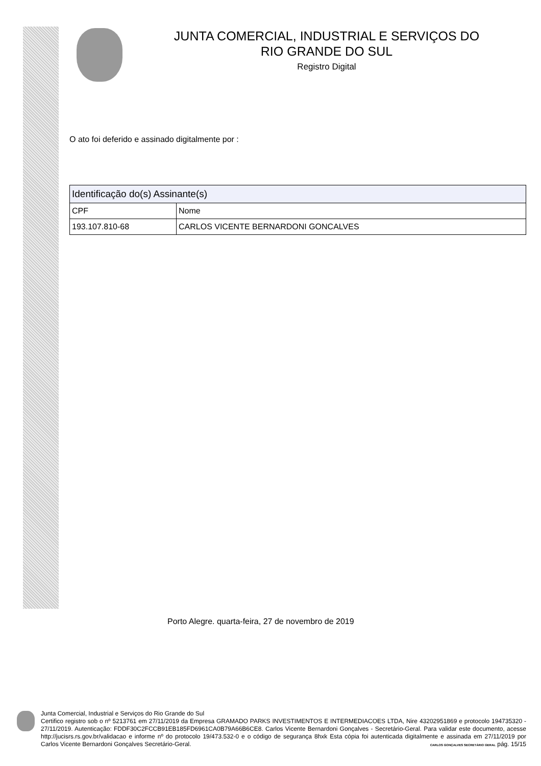JUNTA COMERCIAL, INDUSTRIAL E SERVIÇOS DO
RIO GRANDE DO SUL
Registro Digital
O ato foi deferido e assinado digitalmente por :
| Identificação do(s) Assinante(s) | |
| --- | --- |
| CPF | Nome |
| 193.107.810-68 | CARLOS VICENTE BERNARDONI GONCALVES |
Porto Alegre. quarta-feira, 27 de novembro de 2019
Junta Comercial, Industrial e Serviços do Rio Grande do Sul
Certifico registro sob o nº 5213761 em 27/11/2019 da Empresa GRAMADO PARKS INVESTIMENTOS E INTERMEDIACOES LTDA, Nire 43202951869 e protocolo 194735320 - 27/11/2019. Autenticação: FDDF30C2FCCB91EB185FD6961CA0B79A66B6CE8. Carlos Vicente Bernardoni Gonçalves - Secretário-Geral. Para validar este documento, acesse http://jucisrs.rs.gov.br/validacao e informe nº do protocolo 19/473.532-0 e o código de segurança 8hxk Esta cópia foi autenticada digitalmente e assinada em 27/11/2019 por Carlos Vicente Bernardoni Gonçalves Secretário-Geral. CARLOS GONÇALVES SECRETÁRIO GERAL pág. 15/15